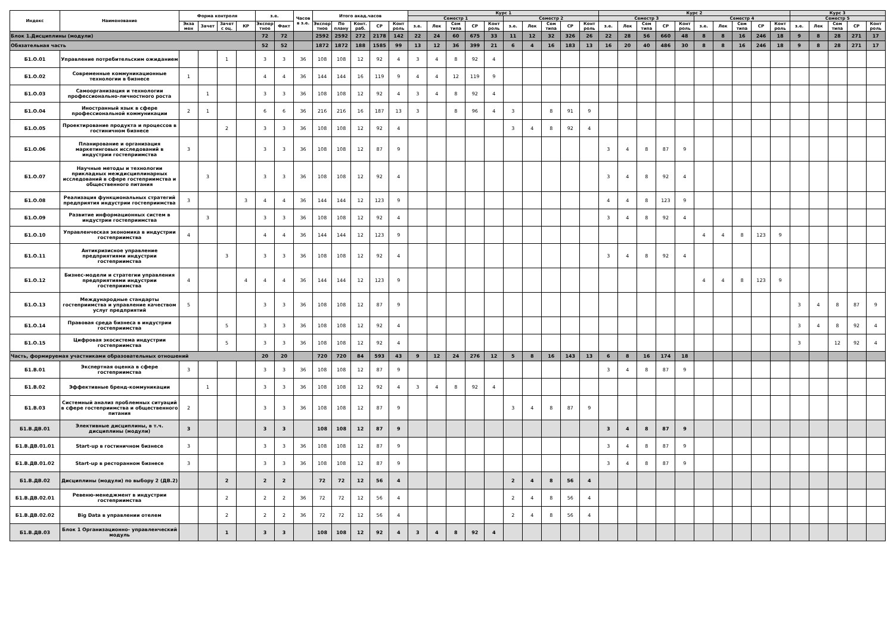| Индекс | Наименование | Форма контроля | | | | з.е. | | Часов в з.е. | Итого акад.часов | | | | | Курс 1 | | | | | | | | | | Курс 2 | | | | | | | | | | Курс 3 | | | | |
| --- | --- | --- | --- | --- | --- | --- | --- | --- | --- | --- | --- | --- | --- | --- | --- | --- | --- | --- | --- | --- | --- | --- | --- | --- | --- | --- | --- | --- | --- | --- | --- | --- | --- | --- | --- | --- | --- | --- |
| | | | | | | | | | | | | | | Семестр 1 | | | | | Семестр 2 | | | | | Семестр 3 | | | | | Семестр 4 | | | | | Семестр 5 | | | | |
| | | Экза мен | Зачет | Зачет с оц. | КР | Экспер тное | Факт | | Экспер тное | По плану | Конт. раб. | СР | Конт роль | з.е. | Лек | Сем типа | СР | Конт роль | з.е. | Лек | Сем типа | СР | Конт роль | з.е. | Лек | Сем типа | СР | Конт роль | з.е. | Лек | Сем типа | СР | Конт роль | з.е. | Лек | Сем типа | СР | Конт роль |
| Блок 1.Дисциплины (модули) | | | | | | 72 | 72 | | 2592 | 2592 | 272 | 2178 | 142 | 22 | 24 | 60 | 675 | 33 | 11 | 12 | 32 | 326 | 26 | 22 | 28 | 56 | 660 | 48 | 8 | 8 | 16 | 246 | 18 | 9 | 8 | 28 | 271 | 17 |
| Обязательная часть | | | | | | 52 | 52 | | 1872 | 1872 | 188 | 1585 | 99 | 13 | 12 | 36 | 399 | 21 | 6 | 4 | 16 | 183 | 13 | 16 | 20 | 40 | 486 | 30 | 8 | 8 | 16 | 246 | 18 | 9 | 8 | 28 | 271 | 17 |
| Б1.О.01 | Управление потребительским ожиданием | | | 1 | | 3 | 3 | 36 | 108 | 108 | 12 | 92 | 4 | 3 | 4 | 8 | 92 | 4 | | | | | | | | | | | | | | | | | | | | |
| Б1.О.02 | Современные коммуникационные технологии в бизнесе | 1 | | | | 4 | 4 | 36 | 144 | 144 | 16 | 119 | 9 | 4 | 4 | 12 | 119 | 9 | | | | | | | | | | | | | | | | | | | | |
| Б1.О.03 | Самоорганизация и технологии профессионально-личностного роста | | 1 | | | 3 | 3 | 36 | 108 | 108 | 12 | 92 | 4 | 3 | 4 | 8 | 92 | 4 | | | | | | | | | | | | | | | | | | | | |
| Б1.О.04 | Иностранный язык в сфере профессиональной коммуникации | 2 | 1 | | | 6 | 6 | 36 | 216 | 216 | 16 | 187 | 13 | 3 | | 8 | 96 | 4 | 3 | | 8 | 91 | 9 | | | | | | | | | | | | | | | |
| Б1.О.05 | Проектирование продукта и процессов в гостиничном бизнесе | | | 2 | | 3 | 3 | 36 | 108 | 108 | 12 | 92 | 4 | | | | | | 3 | 4 | 8 | 92 | 4 | | | | | | | | | | | | | | | |
| Б1.О.06 | Планирование и организация маркетинговых исследований в индустрии гостеприимства | 3 | | | | 3 | 3 | 36 | 108 | 108 | 12 | 87 | 9 | | | | | | | | | | | 3 | 4 | 8 | 87 | 9 | | | | | | | | | | |
| Б1.О.07 | Научные методы и технологии прикладных междисциплинарных исследований в сфере гостеприимства и общественного питания | | 3 | | | 3 | 3 | 36 | 108 | 108 | 12 | 92 | 4 | | | | | | | | | | | 3 | 4 | 8 | 92 | 4 | | | | | | | | | | |
| Б1.О.08 | Реализация функциональных стратегий предприятия индустрии гостеприимства | 3 | | | 3 | 4 | 4 | 36 | 144 | 144 | 12 | 123 | 9 | | | | | | | | | | | 4 | 4 | 8 | 123 | 9 | | | | | | | | | | |
| Б1.О.09 | Развитие информационных систем в индустрии гостеприимства | | 3 | | | 3 | 3 | 36 | 108 | 108 | 12 | 92 | 4 | | | | | | | | | | | 3 | 4 | 8 | 92 | 4 | | | | | | | | | | |
| Б1.О.10 | Управленческая экономика в индустрии гостеприимства | 4 | | | | 4 | 4 | 36 | 144 | 144 | 12 | 123 | 9 | | | | | | | | | | | | | | | | 4 | 4 | 8 | 123 | 9 | | | | | |
| Б1.О.11 | Антикризисное управление предприятиями индустрии гостеприимства | | | 3 | | 3 | 3 | 36 | 108 | 108 | 12 | 92 | 4 | | | | | | | | | | | 3 | 4 | 8 | 92 | 4 | | | | | | | | | | |
| Б1.О.12 | Бизнес-модели и стратегии управления предприятиями индустрии гостеприимства | 4 | | | 4 | 4 | 4 | 36 | 144 | 144 | 12 | 123 | 9 | | | | | | | | | | | | | | | | 4 | 4 | 8 | 123 | 9 | | | | | |
| Б1.О.13 | Международные стандарты гостеприимства и управление качеством услуг предприятий | 5 | | | | 3 | 3 | 36 | 108 | 108 | 12 | 87 | 9 | | | | | | | | | | | | | | | | | | | | | 3 | 4 | 8 | 87 | 9 |
| Б1.О.14 | Правовая среда бизнеса в индустрии гостеприимства | | | 5 | | 3 | 3 | 36 | 108 | 108 | 12 | 92 | 4 | | | | | | | | | | | | | | | | | | | | | 3 | 4 | 8 | 92 | 4 |
| Б1.О.15 | Цифровая экосистема индустрии гостеприимства | | | 5 | | 3 | 3 | 36 | 108 | 108 | 12 | 92 | 4 | | | | | | | | | | | | | | | | | | | | | 3 | | 12 | 92 | 4 |
| Часть, формируемая участниками образовательных отношений | | | | | | 20 | 20 | | 720 | 720 | 84 | 593 | 43 | 9 | 12 | 24 | 276 | 12 | 5 | 8 | 16 | 143 | 13 | 6 | 8 | 16 | 174 | 18 | | | | | | | | | | |
| Б1.В.01 | Экспертная оценка в сфере гостеприимства | 3 | | | | 3 | 3 | 36 | 108 | 108 | 12 | 87 | 9 | | | | | | | | | | | 3 | 4 | 8 | 87 | 9 | | | | | | | | | | |
| Б1.В.02 | Эффективные бренд-коммуникации | | 1 | | | 3 | 3 | 36 | 108 | 108 | 12 | 92 | 4 | 3 | 4 | 8 | 92 | 4 | | | | | | | | | | | | | | | | | | | | |
| Б1.В.03 | Системный анализ проблемных ситуаций в сфере гостеприимства и общественного питания | 2 | | | | 3 | 3 | 36 | 108 | 108 | 12 | 87 | 9 | | | | | | 3 | 4 | 8 | 87 | 9 | | | | | | | | | | | | | | | |
| Б1.В.ДВ.01 | Элективные дисциплины, в т.ч. дисциплины (модули) | 3 | | | | 3 | 3 | | 108 | 108 | 12 | 87 | 9 | | | | | | | | | | | 3 | 4 | 8 | 87 | 9 | | | | | | | | | | |
| Б1.В.ДВ.01.01 | Start-up в гостиничном бизнесе | 3 | | | | 3 | 3 | 36 | 108 | 108 | 12 | 87 | 9 | | | | | | | | | | | 3 | 4 | 8 | 87 | 9 | | | | | | | | | | |
| Б1.В.ДВ.01.02 | Start-up в ресторанном бизнесе | 3 | | | | 3 | 3 | 36 | 108 | 108 | 12 | 87 | 9 | | | | | | | | | | | 3 | 4 | 8 | 87 | 9 | | | | | | | | | | |
| Б1.В.ДВ.02 | Дисциплины (модули) по выбору 2 (ДВ.2) | | | 2 | | 2 | 2 | | 72 | 72 | 12 | 56 | 4 | | | | | | 2 | 4 | 8 | 56 | 4 | | | | | | | | | | | | | | | |
| Б1.В.ДВ.02.01 | Ревеню-менеджмент в индустрии гостеприимства | | | 2 | | 2 | 2 | 36 | 72 | 72 | 12 | 56 | 4 | | | | | | 2 | 4 | 8 | 56 | 4 | | | | | | | | | | | | | | | |
| Б1.В.ДВ.02.02 | Big Data в управлении отелем | | | 2 | | 2 | 2 | 36 | 72 | 72 | 12 | 56 | 4 | | | | | | 2 | 4 | 8 | 56 | 4 | | | | | | | | | | | | | | | |
| Б1.В.ДВ.03 | Блок 1 Организационно- управленческий модуль | | | 1 | | 3 | 3 | | 108 | 108 | 12 | 92 | 4 | 3 | 4 | 8 | 92 | 4 | | | | | | | | | | | | | | | | | | | | |